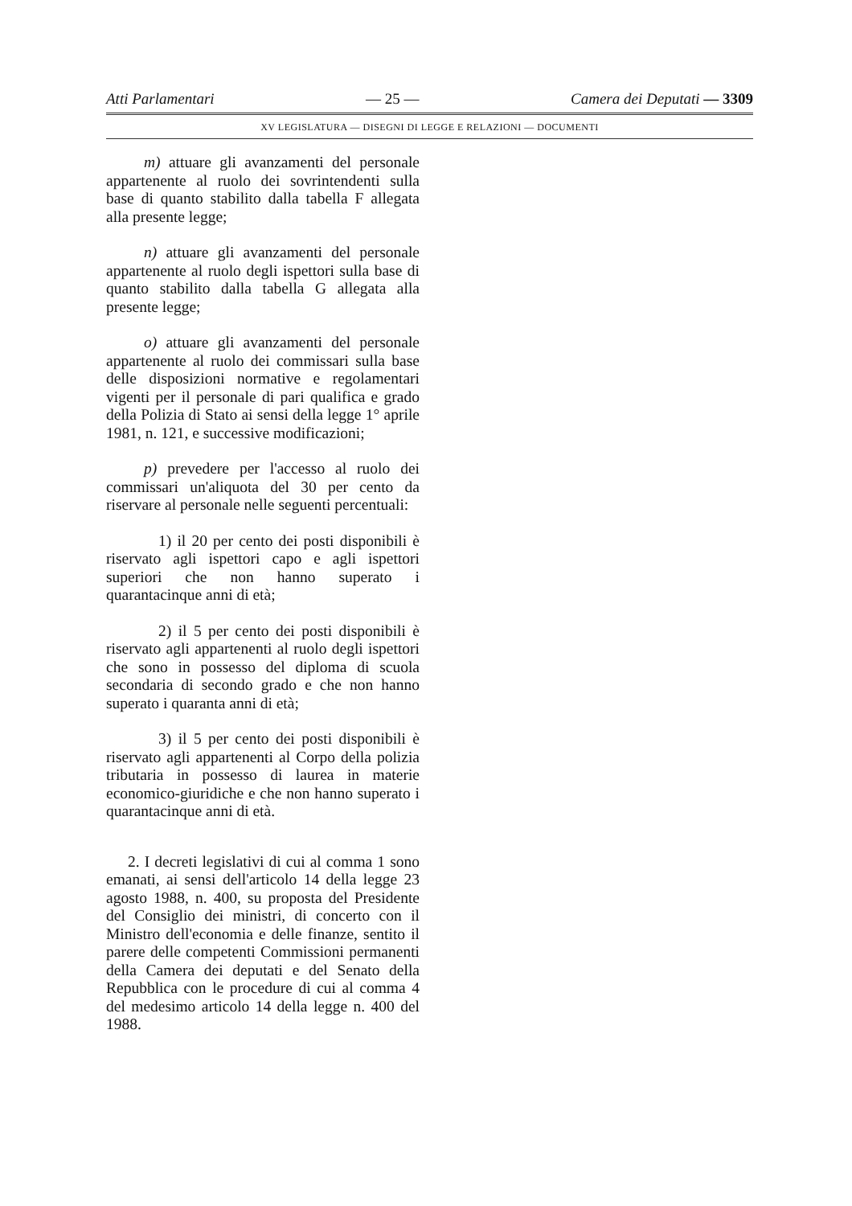Atti Parlamentari — 25 — Camera dei Deputati — 3309
XV LEGISLATURA — DISEGNI DI LEGGE E RELAZIONI — DOCUMENTI
m) attuare gli avanzamenti del personale appartenente al ruolo dei sovrintendenti sulla base di quanto stabilito dalla tabella F allegata alla presente legge;
n) attuare gli avanzamenti del personale appartenente al ruolo degli ispettori sulla base di quanto stabilito dalla tabella G allegata alla presente legge;
o) attuare gli avanzamenti del personale appartenente al ruolo dei commissari sulla base delle disposizioni normative e regolamentari vigenti per il personale di pari qualifica e grado della Polizia di Stato ai sensi della legge 1° aprile 1981, n. 121, e successive modificazioni;
p) prevedere per l'accesso al ruolo dei commissari un'aliquota del 30 per cento da riservare al personale nelle seguenti percentuali:
1) il 20 per cento dei posti disponibili è riservato agli ispettori capo e agli ispettori superiori che non hanno superato i quarantacinque anni di età;
2) il 5 per cento dei posti disponibili è riservato agli appartenenti al ruolo degli ispettori che sono in possesso del diploma di scuola secondaria di secondo grado e che non hanno superato i quaranta anni di età;
3) il 5 per cento dei posti disponibili è riservato agli appartenenti al Corpo della polizia tributaria in possesso di laurea in materie economico-giuridiche e che non hanno superato i quarantacinque anni di età.
2. I decreti legislativi di cui al comma 1 sono emanati, ai sensi dell'articolo 14 della legge 23 agosto 1988, n. 400, su proposta del Presidente del Consiglio dei ministri, di concerto con il Ministro dell'economia e delle finanze, sentito il parere delle competenti Commissioni permanenti della Camera dei deputati e del Senato della Repubblica con le procedure di cui al comma 4 del medesimo articolo 14 della legge n. 400 del 1988.